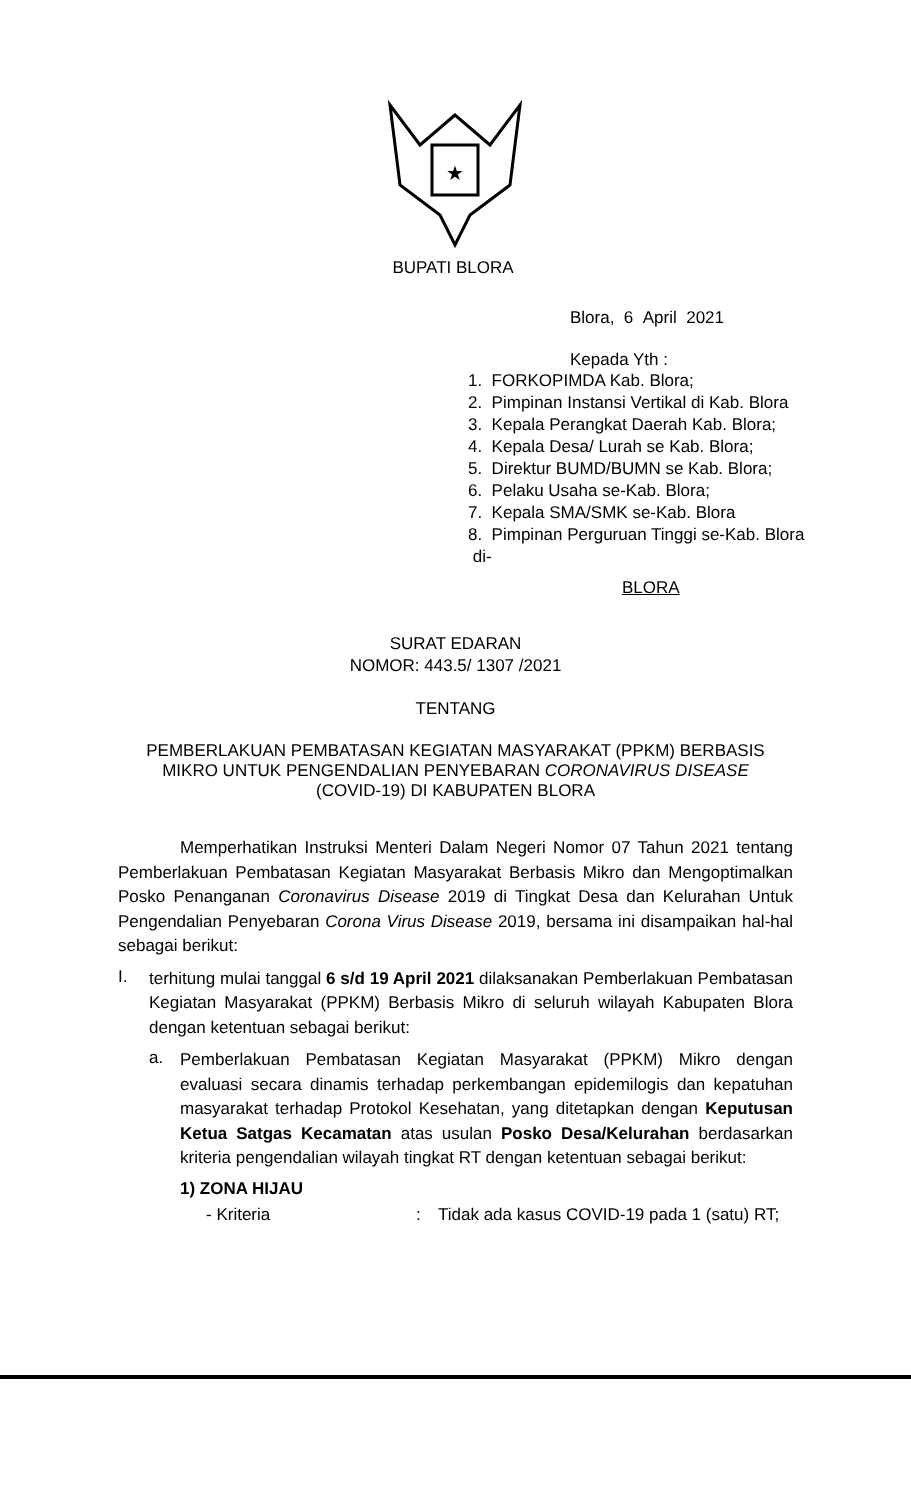★
BUPATI BLORA
Blora, 6 April 2021
Kepada Yth :
1. FORKOPIMDA Kab. Blora;
2. Pimpinan Instansi Vertikal di Kab. Blora
3. Kepala Perangkat Daerah Kab. Blora;
4. Kepala Desa/ Lurah se Kab. Blora;
5. Direktur BUMD/BUMN se Kab. Blora;
6. Pelaku Usaha se-Kab. Blora;
7. Kepala SMA/SMK se-Kab. Blora
8. Pimpinan Perguruan Tinggi se-Kab. Blora
di-
BLORA
SURAT EDARAN
NOMOR: 443.5/ 1307 /2021
TENTANG
PEMBERLAKUAN PEMBATASAN KEGIATAN MASYARAKAT (PPKM) BERBASIS
MIKRO UNTUK PENGENDALIAN PENYEBARAN CORONAVIRUS DISEASE
(COVID-19) DI KABUPATEN BLORA
Memperhatikan Instruksi Menteri Dalam Negeri Nomor 07 Tahun 2021 tentang Pemberlakuan Pembatasan Kegiatan Masyarakat Berbasis Mikro dan Mengoptimalkan Posko Penanganan Coronavirus Disease 2019 di Tingkat Desa dan Kelurahan Untuk Pengendalian Penyebaran Corona Virus Disease 2019, bersama ini disampaikan hal-hal sebagai berikut:
I.
terhitung mulai tanggal 6 s/d 19 April 2021 dilaksanakan Pemberlakuan Pembatasan Kegiatan Masyarakat (PPKM) Berbasis Mikro di seluruh wilayah Kabupaten Blora dengan ketentuan sebagai berikut:
a.
Pemberlakuan Pembatasan Kegiatan Masyarakat (PPKM) Mikro dengan evaluasi secara dinamis terhadap perkembangan epidemilogis dan kepatuhan masyarakat terhadap Protokol Kesehatan, yang ditetapkan dengan Keputusan Ketua Satgas Kecamatan atas usulan Posko Desa/Kelurahan berdasarkan kriteria pengendalian wilayah tingkat RT dengan ketentuan sebagai berikut:
1) ZONA HIJAU
- Kriteria: Tidak ada kasus COVID-19 pada 1 (satu) RT;